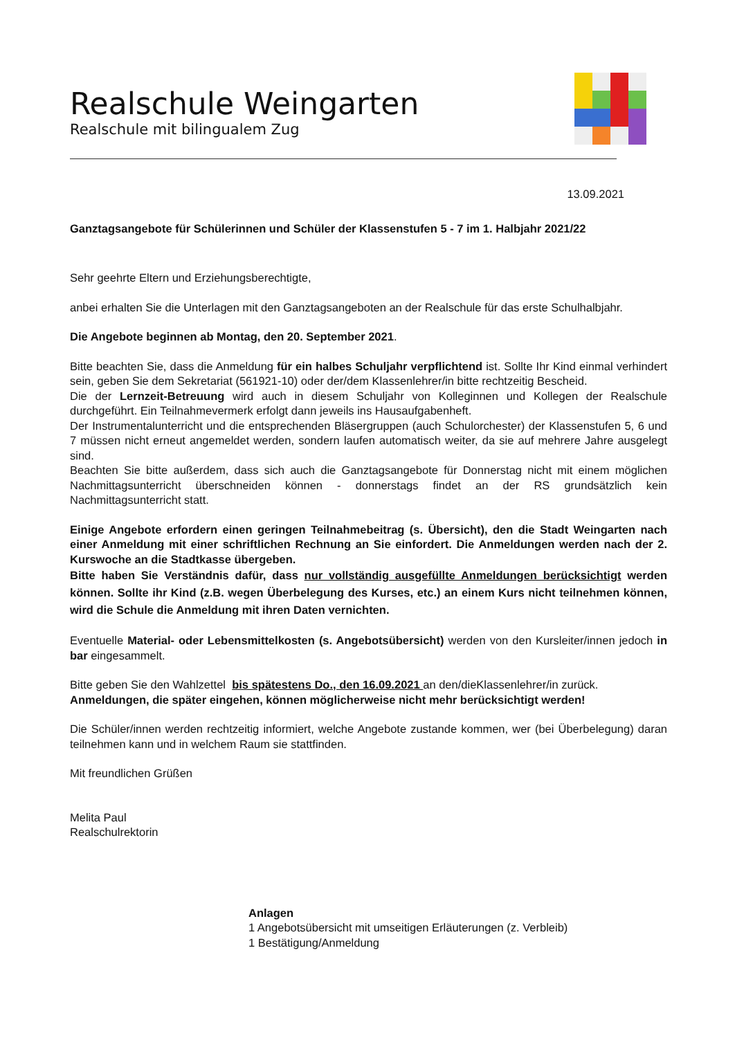Realschule Weingarten
Realschule mit bilingualem Zug
13.09.2021
Ganztagsangebote für Schülerinnen und Schüler der Klassenstufen 5 - 7 im 1. Halbjahr 2021/22
Sehr geehrte Eltern und Erziehungsberechtigte,
anbei erhalten Sie die Unterlagen mit den Ganztagsangeboten an der Realschule für das erste Schulhalbjahr.
Die Angebote beginnen ab Montag, den 20. September 2021.
Bitte beachten Sie, dass die Anmeldung für ein halbes Schuljahr verpflichtend ist. Sollte Ihr Kind einmal verhindert sein, geben Sie dem Sekretariat (561921-10) oder der/dem Klassenlehrer/in bitte rechtzeitig Bescheid.
Die der Lernzeit-Betreuung wird auch in diesem Schuljahr von Kolleginnen und Kollegen der Realschule durchgeführt. Ein Teilnahmevermerk erfolgt dann jeweils ins Hausaufgabenheft.
Der Instrumentalunterricht und die entsprechenden Bläsergruppen (auch Schulorchester) der Klassenstufen 5, 6 und 7 müssen nicht erneut angemeldet werden, sondern laufen automatisch weiter, da sie auf mehrere Jahre ausgelegt sind.
Beachten Sie bitte außerdem, dass sich auch die Ganztagsangebote für Donnerstag nicht mit einem möglichen Nachmittagsunterricht überschneiden können - donnerstags findet an der RS grundsätzlich kein Nachmittagsunterricht statt.
Einige Angebote erfordern einen geringen Teilnahmebeitrag (s. Übersicht), den die Stadt Weingarten nach einer Anmeldung mit einer schriftlichen Rechnung an Sie einfordert. Die Anmeldungen werden nach der 2. Kurswoche an die Stadtkasse übergeben.
Bitte haben Sie Verständnis dafür, dass nur vollständig ausgefüllte Anmeldungen berücksichtigt werden können. Sollte ihr Kind (z.B. wegen Überbelegung des Kurses, etc.) an einem Kurs nicht teilnehmen können, wird die Schule die Anmeldung mit ihren Daten vernichten.
Eventuelle Material- oder Lebensmittelkosten (s. Angebotsübersicht) werden von den Kursleiter/innen jedoch in bar eingesammelt.
Bitte geben Sie den Wahlzettel bis spätestens Do., den 16.09.2021 an den/dieKlassenlehrer/in zurück.
Anmeldungen, die später eingehen, können möglicherweise nicht mehr berücksichtigt werden!
Die Schüler/innen werden rechtzeitig informiert, welche Angebote zustande kommen, wer (bei Überbelegung) daran teilnehmen kann und in welchem Raum sie stattfinden.
Mit freundlichen Grüßen
Melita Paul
Realschulrektorin
Anlagen
1 Angebotsübersicht mit umseitigen Erläuterungen (z. Verbleib)
1 Bestätigung/Anmeldung